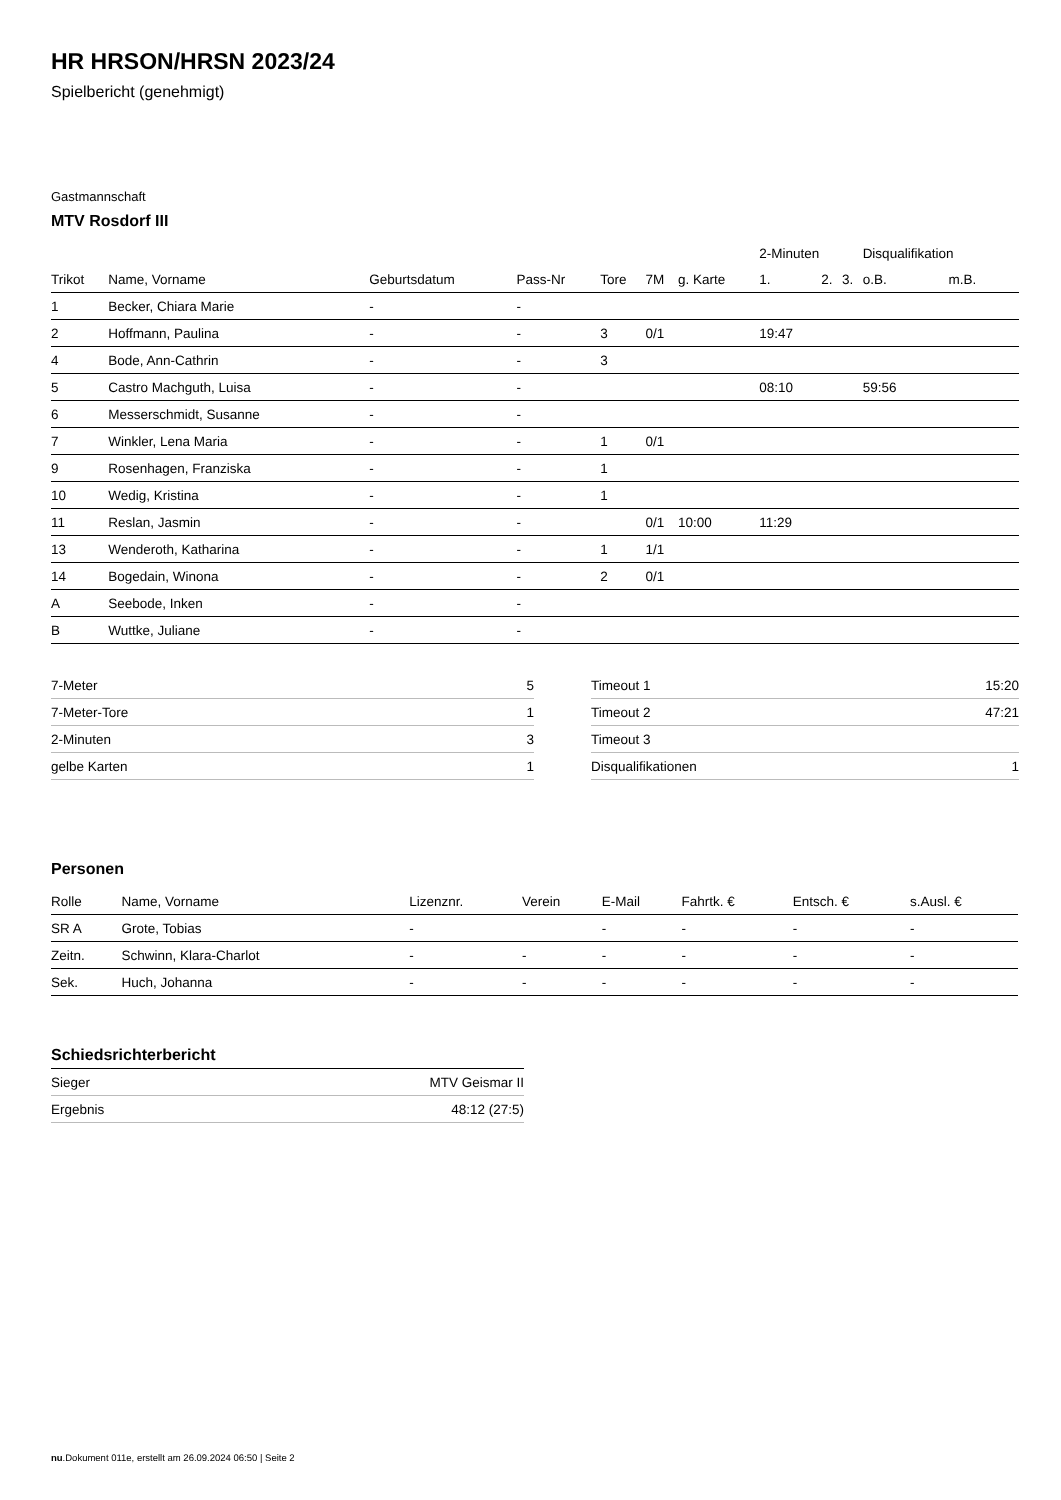HR HRSON/HRSN 2023/24
Spielbericht (genehmigt)
Gastmannschaft
MTV Rosdorf III
| | | | | | | | 2-Minuten | | | Disqualifikation | |
| --- | --- | --- | --- | --- | --- | --- | --- | --- | --- | --- | --- |
| Trikot | Name, Vorname | Geburtsdatum | Pass-Nr | Tore | 7M | g. Karte | 1. | 2. | 3. | o.B. | m.B. |
| 1 | Becker, Chiara Marie | - | - | | | | | | | | |
| 2 | Hoffmann, Paulina | - | - | 3 | 0/1 | | 19:47 | | | | |
| 4 | Bode, Ann-Cathrin | - | - | 3 | | | | | | | |
| 5 | Castro Machguth, Luisa | - | - | | | | 08:10 | | | 59:56 | |
| 6 | Messerschmidt, Susanne | - | - | | | | | | | | |
| 7 | Winkler, Lena Maria | - | - | 1 | 0/1 | | | | | | |
| 9 | Rosenhagen, Franziska | - | - | 1 | | | | | | | |
| 10 | Wedig, Kristina | - | - | 1 | | | | | | | |
| 11 | Reslan, Jasmin | - | - | | 0/1 | 10:00 | 11:29 | | | | |
| 13 | Wenderoth, Katharina | - | - | 1 | 1/1 | | | | | | |
| 14 | Bogedain, Winona | - | - | 2 | 0/1 | | | | | | |
| A | Seebode, Inken | - | - | | | | | | | | |
| B | Wuttke, Juliane | - | - | | | | | | | | |
| 7-Meter | 5 |
| 7-Meter-Tore | 1 |
| 2-Minuten | 3 |
| gelbe Karten | 1 |
| Timeout 1 | 15:20 |
| Timeout 2 | 47:21 |
| Timeout 3 | |
| Disqualifikationen | 1 |
Personen
| Rolle | Name, Vorname | Lizenznr. | Verein | E-Mail | Fahrtk. € | Entsch. € | s.Ausl. € |
| --- | --- | --- | --- | --- | --- | --- | --- |
| SR A | Grote, Tobias | - | | - | - | - | - |
| Zeitn. | Schwinn, Klara-Charlot | - | - | - | - | - | - |
| Sek. | Huch, Johanna | - | - | - | - | - | - |
Schiedsrichterbericht
| Sieger | MTV Geismar II |
| Ergebnis | 48:12 (27:5) |
nu.Dokument 011e, erstellt am 26.09.2024 06:50 | Seite 2